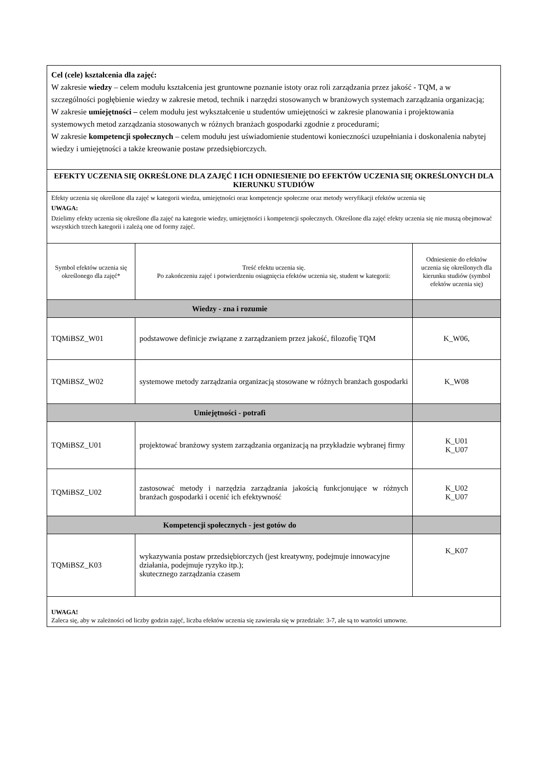| Cel (cele) kształcenia dla zajęć: W zakresie wiedzy – celem modułu kształcenia jest gruntowne poznanie istoty oraz roli zarządzania przez jakość - TQM, a w szczególności pogłębienie wiedzy w zakresie metod, technik i narzędzi stosowanych w branżowych systemach zarządzania organizacją; W zakresie umiejętności – celem modułu jest wykształcenie u studentów umiejętności w zakresie planowania i projektowania systemowych metod zarządzania stosowanych w różnych branżach gospodarki zgodnie z procedurami; W zakresie kompetencji społecznych – celem modułu jest uświadomienie studentowi konieczności uzupełniania i doskonalenia nabytej wiedzy i umiejętności a także kreowanie postaw przedsiębiorczych. | | |
| EFEKTY UCZENIA SIĘ OKREŚLONE DLA ZAJĘĆ I ICH ODNIESIENIE DO EFEKTÓW UCZENIA SIĘ OKREŚLONYCH DLA KIERUNKU STUDIÓW | | |
| Efekty uczenia się określone dla zajęć w kategorii wiedza, umiejętności oraz kompetencje społeczne oraz metody weryfikacji efektów uczenia się UWAGA: Dzielimy efekty uczenia się określone dla zajęć na kategorie wiedzy, umiejętności i kompetencji społecznych. Określone dla zajęć efekty uczenia się nie muszą obejmować wszystkich trzech kategorii i zależą one od formy zajęć. | | |
| Symbol efektów uczenia się określonego dla zajęć* | Treść efektu uczenia się. Po zakończeniu zajęć i potwierdzeniu osiągnięcia efektów uczenia się, student w kategorii: | Odniesienie do efektów uczenia się określonych dla kierunku studiów (symbol efektów uczenia się) |
| Wiedzy - zna i rozumie | | |
| TQMiBSZ_W01 | podstawowe definicje związane z zarządzaniem przez jakość, filozofię TQM | K_W06, |
| TQMiBSZ_W02 | systemowe metody zarządzania organizacją stosowane w różnych branżach gospodarki | K_W08 |
| Umiejętności - potrafi | | |
| TQMiBSZ_U01 | projektować branżowy system zarządzania organizacją na przykładzie wybranej firmy | K_U01 K_U07 |
| TQMiBSZ_U02 | zastosować metody i narzędzia zarządzania jakością funkcjonujące w różnych branżach gospodarki i ocenić ich efektywność | K_U02 K_U07 |
| Kompetencji społecznych - jest gotów do | | |
| TQMiBSZ_K03 | wykazywania postaw przedsiębiorczych (jest kreatywny, podejmuje innowacyjne działania, podejmuje ryzyko itp.); skutecznego zarządzania czasem | K_K07 |
| UWAGA! Zaleca się, aby w zależności od liczby godzin zajęć, liczba efektów uczenia się zawierała się w przedziale: 3-7, ale są to wartości umowne. | | |